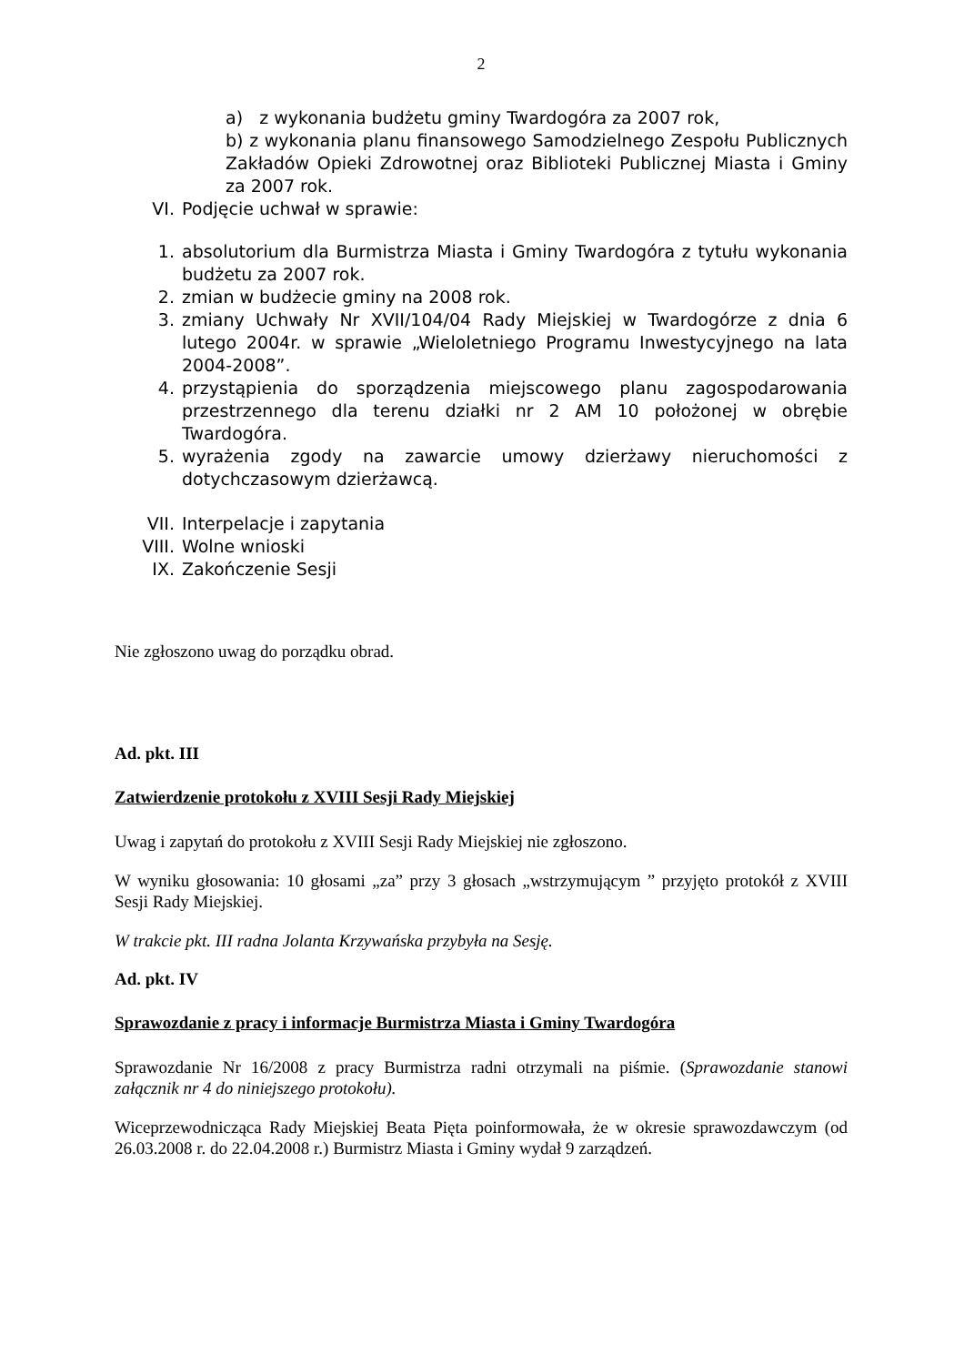2
a) z wykonania budżetu gminy Twardogóra za 2007 rok,
b) z wykonania planu finansowego Samodzielnego Zespołu Publicznych Zakładów Opieki Zdrowotnej oraz Biblioteki Publicznej Miasta i Gminy za 2007 rok.
VI. Podjęcie uchwał w sprawie:
1. absolutorium dla Burmistrza Miasta i Gminy Twardogóra z tytułu wykonania budżetu za 2007 rok.
2. zmian w budżecie gminy na 2008 rok.
3. zmiany Uchwały Nr XVII/104/04 Rady Miejskiej w Twardogórze z dnia 6 lutego 2004r. w sprawie „Wieloletniego Programu Inwestycyjnego na lata 2004-2008”.
4. przystąpienia do sporządzenia miejscowego planu zagospodarowania przestrzennego dla terenu działki nr 2 AM 10 położonej w obrębie Twardogóra.
5. wyrażenia zgody na zawarcie umowy dzierżawy nieruchomości z dotychczasowym dzierżawcą.
VII. Interpelacje i zapytania
VIII. Wolne wnioski
IX. Zakończenie Sesji
Nie zgłoszono uwag do porządku obrad.
Ad. pkt. III
Zatwierdzenie protokołu z XVIII Sesji Rady Miejskiej
Uwag i zapytań do protokołu z XVIII Sesji Rady Miejskiej nie zgłoszono.
W wyniku głosowania: 10 głosami „za” przy 3 głosach „wstrzymującym ” przyjęto protokół z XVIII Sesji Rady Miejskiej.
W trakcie pkt. III radna Jolanta Krzywańska przybyła na Sesję.
Ad. pkt. IV
Sprawozdanie z pracy i informacje Burmistrza Miasta i Gminy Twardogóra
Sprawozdanie Nr 16/2008 z pracy Burmistrza radni otrzymali na piśmie. (Sprawozdanie stanowi załącznik nr 4 do niniejszego protokołu).
Wiceprzewodnicząca Rady Miejskiej Beata Pięta poinformowała, że w okresie sprawozdawczym (od 26.03.2008 r. do 22.04.2008 r.) Burmistrz Miasta i Gminy wydał 9 zarządzeń.